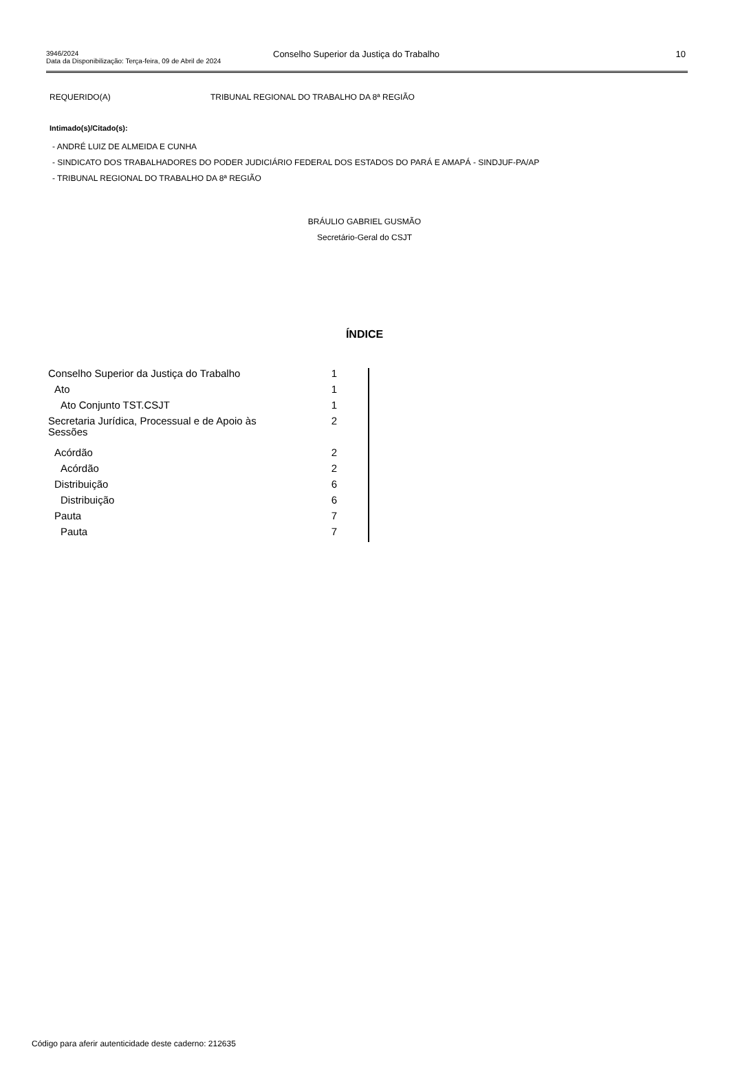3946/2024
Data da Disponibilização: Terça-feira, 09 de Abril de 2024
Conselho Superior da Justiça do Trabalho
10
REQUERIDO(A) TRIBUNAL REGIONAL DO TRABALHO DA 8ª REGIÃO
Intimado(s)/Citado(s):
- ANDRÉ LUIZ DE ALMEIDA E CUNHA
- SINDICATO DOS TRABALHADORES DO PODER JUDICIÁRIO FEDERAL DOS ESTADOS DO PARÁ E AMAPÁ - SINDJUF-PA/AP
- TRIBUNAL REGIONAL DO TRABALHO DA 8ª REGIÃO
BRÁULIO GABRIEL GUSMÃO
Secretário-Geral do CSJT
ÍNDICE
| Conselho Superior da Justiça do Trabalho | 1 |
| Ato | 1 |
| Ato Conjunto TST.CSJT | 1 |
| Secretaria Jurídica, Processual e de Apoio às Sessões | 2 |
| Acórdão | 2 |
| Acórdão | 2 |
| Distribuição | 6 |
| Distribuição | 6 |
| Pauta | 7 |
| Pauta | 7 |
Código para aferir autenticidade deste caderno: 212635